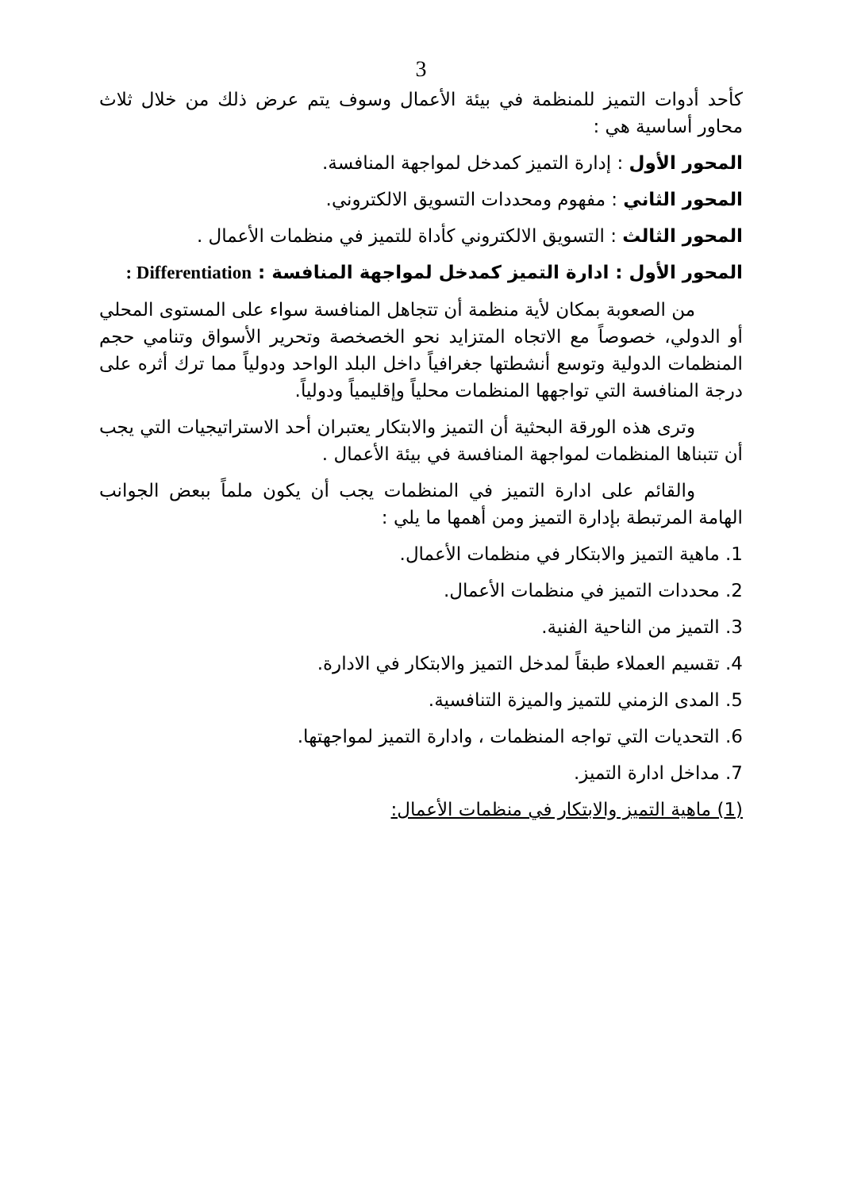3
كأحد أدوات التميز للمنظمة في بيئة الأعمال وسوف يتم عرض ذلك من خلال ثلاث محاور أساسية هي :
المحور الأول : إدارة التميز كمدخل لمواجهة المنافسة.
المحور الثاني : مفهوم ومحددات التسويق الالكتروني.
المحور الثالث : التسويق الالكتروني كأداة للتميز في منظمات الأعمال .
المحور الأول : ادارة التميز كمدخل لمواجهة المنافسة : Differentiation :
من الصعوبة بمكان لأية منظمة أن تتجاهل المنافسة سواء على المستوى المحلي أو الدولي، خصوصاً مع الاتجاه المتزايد نحو الخصخصة وتحرير الأسواق وتنامي حجم المنظمات الدولية وتوسع أنشطتها جغرافياً داخل البلد الواحد ودولياً مما ترك أثره على درجة المنافسة التي تواجهها المنظمات محلياً وإقليمياً ودولياً.
وترى هذه الورقة البحثية أن التميز والابتكار يعتبران أحد الاستراتيجيات التي يجب أن تتبناها المنظمات لمواجهة المنافسة في بيئة الأعمال .
والقائم على ادارة التميز في المنظمات يجب أن يكون ملماً ببعض الجوانب الهامة المرتبطة بإدارة التميز ومن أهمها ما يلي :
1. ماهية التميز والابتكار في منظمات الأعمال.
2. محددات التميز في منظمات الأعمال.
3. التميز من الناحية الفنية.
4. تقسيم العملاء طبقاً لمدخل التميز والابتكار في الادارة.
5. المدى الزمني للتميز والميزة التنافسية.
6. التحديات التي تواجه المنظمات ، وادارة التميز لمواجهتها.
7. مداخل ادارة التميز.
(1) ماهية التميز والابتكار في منظمات الأعمال: